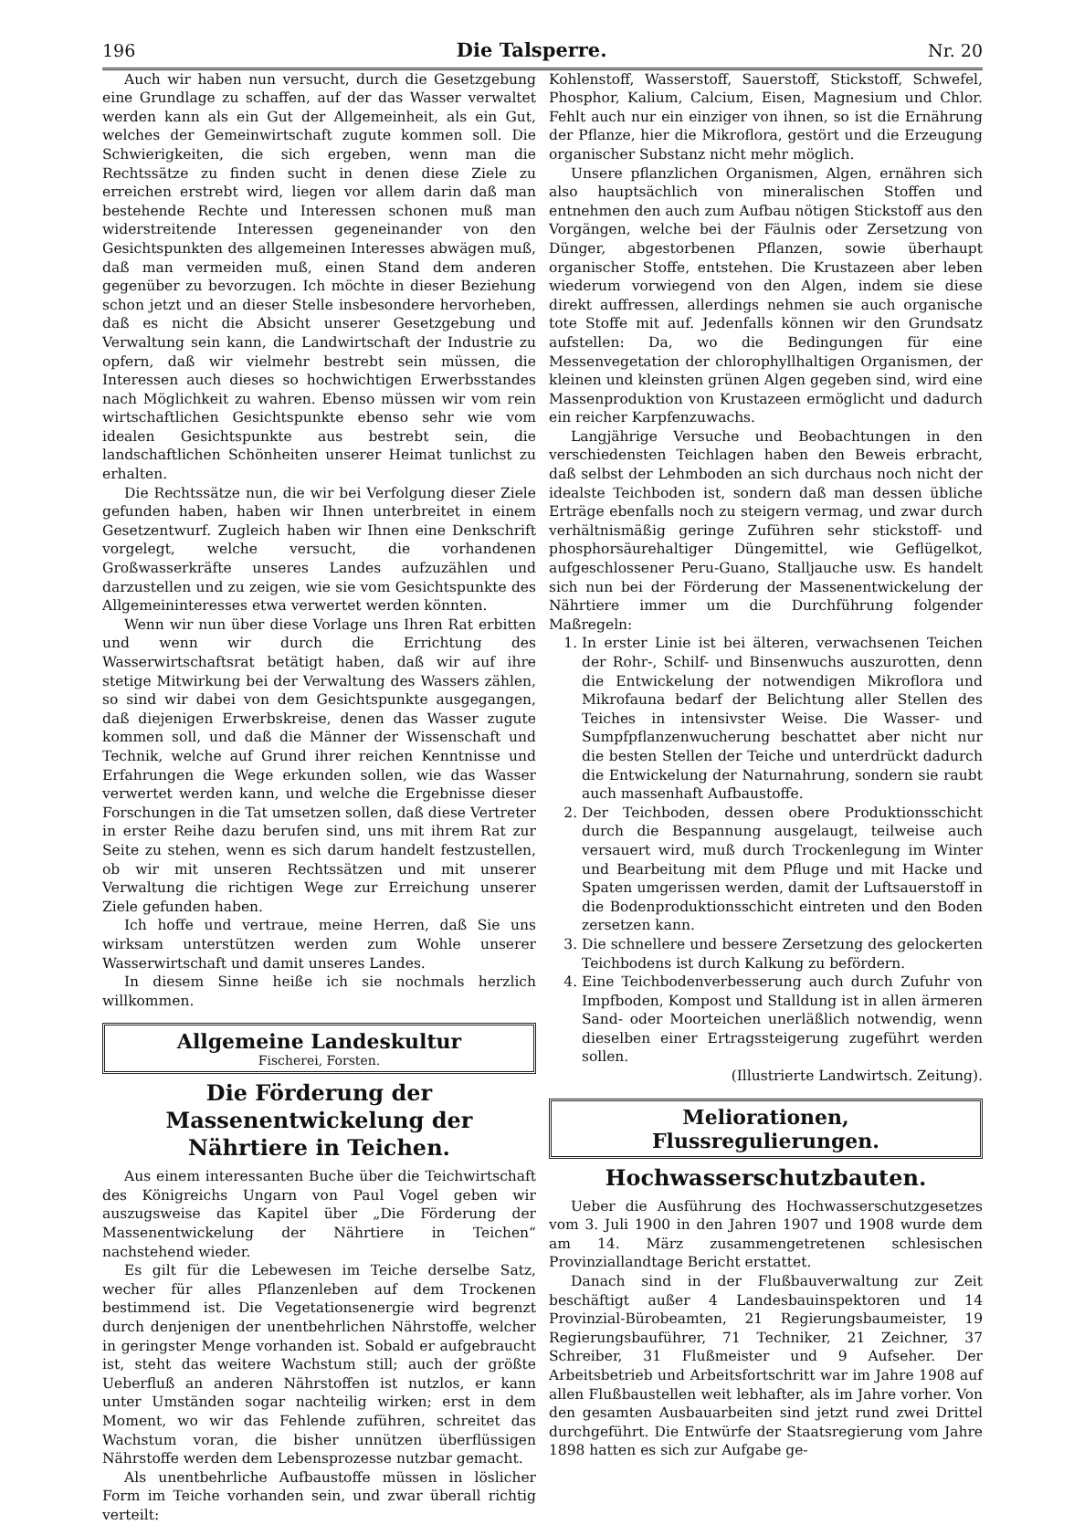196 Die Talsperre. Nr. 20
Auch wir haben nun versucht, durch die Gesetzgebung eine Grundlage zu schaffen, auf der das Wasser verwaltet werden kann als ein Gut der Allgemeinheit, als ein Gut, welches der Gemeinwirtschaft zugute kommen soll. Die Schwierigkeiten, die sich ergeben, wenn man die Rechtssätze zu finden sucht in denen diese Ziele zu erreichen erstrebt wird, liegen vor allem darin daß man bestehende Rechte und Interessen schonen muß man widerstreitende Interessen gegeneinander von den Gesichtspunkten des allgemeinen Interesses abwägen muß, daß man vermeiden muß, einen Stand dem anderen gegenüber zu bevorzugen. Ich möchte in dieser Beziehung schon jetzt und an dieser Stelle insbesondere hervorheben, daß es nicht die Absicht unserer Gesetzgebung und Verwaltung sein kann, die Landwirtschaft der Industrie zu opfern, daß wir vielmehr bestrebt sein müssen, die Interessen auch dieses so hochwichtigen Erwerbsstandes nach Möglichkeit zu wahren. Ebenso müssen wir vom rein wirtschaftlichen Gesichtspunkte ebenso sehr wie vom idealen Gesichtspunkte aus bestrebt sein, die landschaftlichen Schönheiten unserer Heimat tunlichst zu erhalten.
Die Rechtssätze nun, die wir bei Verfolgung dieser Ziele gefunden haben, haben wir Ihnen unterbreitet in einem Gesetzentwurf. Zugleich haben wir Ihnen eine Denkschrift vorgelegt, welche versucht, die vorhandenen Großwasserkräfte unseres Landes aufzuzählen und darzustellen und zu zeigen, wie sie vom Gesichtspunkte des Allgemeininteresses etwa verwertet werden könnten.
Wenn wir nun über diese Vorlage uns Ihren Rat erbitten und wenn wir durch die Errichtung des Wasserwirtschaftsrat betätigt haben, daß wir auf ihre stetige Mitwirkung bei der Verwaltung des Wassers zählen, so sind wir dabei von dem Gesichtspunkte ausgegangen, daß diejenigen Erwerbskreise, denen das Wasser zugute kommen soll, und daß die Männer der Wissenschaft und Technik, welche auf Grund ihrer reichen Kenntnisse und Erfahrungen die Wege erkunden sollen, wie das Wasser verwertet werden kann, und welche die Ergebnisse dieser Forschungen in die Tat umsetzen sollen, daß diese Vertreter in erster Reihe dazu berufen sind, uns mit ihrem Rat zur Seite zu stehen, wenn es sich darum handelt festzustellen, ob wir mit unseren Rechtssätzen und mit unserer Verwaltung die richtigen Wege zur Erreichung unserer Ziele gefunden haben.
Ich hoffe und vertraue, meine Herren, daß Sie uns wirksam unterstützen werden zum Wohle unserer Wasserwirtschaft und damit unseres Landes.
In diesem Sinne heiße ich sie nochmals herzlich willkommen.
Allgemeine Landeskultur
Fischerei, Forsten.
Die Förderung der Massenentwickelung der Nährtiere in Teichen.
Aus einem interessanten Buche über die Teichwirtschaft des Königreichs Ungarn von Paul Vogel geben wir auszugsweise das Kapitel über „Die Förderung der Massenentwickelung der Nährtiere in Teichen“ nachstehend wieder.
Es gilt für die Lebewesen im Teiche derselbe Satz, wecher für alles Pflanzenleben auf dem Trockenen bestimmend ist. Die Vegetationsenergie wird begrenzt durch denjenigen der unentbehrlichen Nährstoffe, welcher in geringster Menge vorhanden ist. Sobald er aufgebraucht ist, steht das weitere Wachstum still; auch der größte Ueberfluß an anderen Nährstoffen ist nutzlos, er kann unter Umständen sogar nachteilig wirken; erst in dem Moment, wo wir das Fehlende zuführen, schreitet das Wachstum voran, die bisher unnützen überflüssigen Nährstoffe werden dem Lebensprozesse nutzbar gemacht.
Als unentbehrliche Aufbaustoffe müssen in löslicher Form im Teiche vorhanden sein, und zwar überall richtig verteilt:
Kohlenstoff, Wasserstoff, Sauerstoff, Stickstoff, Schwefel, Phosphor, Kalium, Calcium, Eisen, Magnesium und Chlor. Fehlt auch nur ein einziger von ihnen, so ist die Ernährung der Pflanze, hier die Mikroflora, gestört und die Erzeugung organischer Substanz nicht mehr möglich.
Unsere pflanzlichen Organismen, Algen, ernähren sich also hauptsächlich von mineralischen Stoffen und entnehmen den auch zum Aufbau nötigen Stickstoff aus den Vorgängen, welche bei der Fäulnis oder Zersetzung von Dünger, abgestorbenen Pflanzen, sowie überhaupt organischer Stoffe, entstehen. Die Krustazeen aber leben wiederum vorwiegend von den Algen, indem sie diese direkt auffressen, allerdings nehmen sie auch organische tote Stoffe mit auf. Jedenfalls können wir den Grundsatz aufstellen: Da, wo die Bedingungen für eine Messenvegetation der chlorophyllhaltigen Organismen, der kleinen und kleinsten grünen Algen gegeben sind, wird eine Massenproduktion von Krustazeen ermöglicht und dadurch ein reicher Karpfenzuwachs.
Langjährige Versuche und Beobachtungen in den verschiedensten Teichlagen haben den Beweis erbracht, daß selbst der Lehmboden an sich durchaus noch nicht der idealste Teichboden ist, sondern daß man dessen übliche Erträge ebenfalls noch zu steigern vermag, und zwar durch verhältnismäßig geringe Zuführen sehr stickstoff- und phosphorsäurehaltiger Düngemittel, wie Geflügelkot, aufgeschlossener Peru-Guano, Stalljauche usw. Es handelt sich nun bei der Förderung der Massenentwickelung der Nährtiere immer um die Durchführung folgender Maßregeln:
1. In erster Linie ist bei älteren, verwachsenen Teichen der Rohr-, Schilf- und Binsenwuchs auszurotten, denn die Entwickelung der notwendigen Mikroflora und Mikrofauna bedarf der Belichtung aller Stellen des Teiches in intensivster Weise. Die Wasser- und Sumpfpflanzenwucherung beschattet aber nicht nur die besten Stellen der Teiche und unterdrückt dadurch die Entwickelung der Naturnahrung, sondern sie raubt auch massenhaft Aufbaustoffe.
2. Der Teichboden, dessen obere Produktionsschicht durch die Bespannung ausgelaugt, teilweise auch versauert wird, muß durch Trockenlegung im Winter und Bearbeitung mit dem Pfluge und mit Hacke und Spaten umgerissen werden, damit der Luftsauerstoff in die Bodenproduktionsschicht eintreten und den Boden zersetzen kann.
3. Die schnellere und bessere Zersetzung des gelockerten Teichbodens ist durch Kalkung zu befördern.
4. Eine Teichbodenverbesserung auch durch Zufuhr von Impfboden, Kompost und Stalldung ist in allen ärmeren Sand- oder Moorteichen unerläßlich notwendig, wenn dieselben einer Ertragssteigerung zugeführt werden sollen.
(Illustrierte Landwirtsch. Zeitung).
Meliorationen, Flussregulierungen.
Hochwasserschutzbauten.
Ueber die Ausführung des Hochwasserschutzgesetzes vom 3. Juli 1900 in den Jahren 1907 und 1908 wurde dem am 14. März zusammengetretenen schlesischen Provinziallandtage Bericht erstattet.
Danach sind in der Flußbauverwaltung zur Zeit beschäftigt außer 4 Landesbauinspektoren und 14 Provinzial-Bürobeamten, 21 Regierungsbaumeister, 19 Regierungsbauführer, 71 Techniker, 21 Zeichner, 37 Schreiber, 31 Flußmeister und 9 Aufseher. Der Arbeitsbetrieb und Arbeitsfortschritt war im Jahre 1908 auf allen Flußbaustellen weit lebhafter, als im Jahre vorher. Von den gesamten Ausbauarbeiten sind jetzt rund zwei Drittel durchgeführt. Die Entwürfe der Staatsregierung vom Jahre 1898 hatten es sich zur Aufgabe ge-